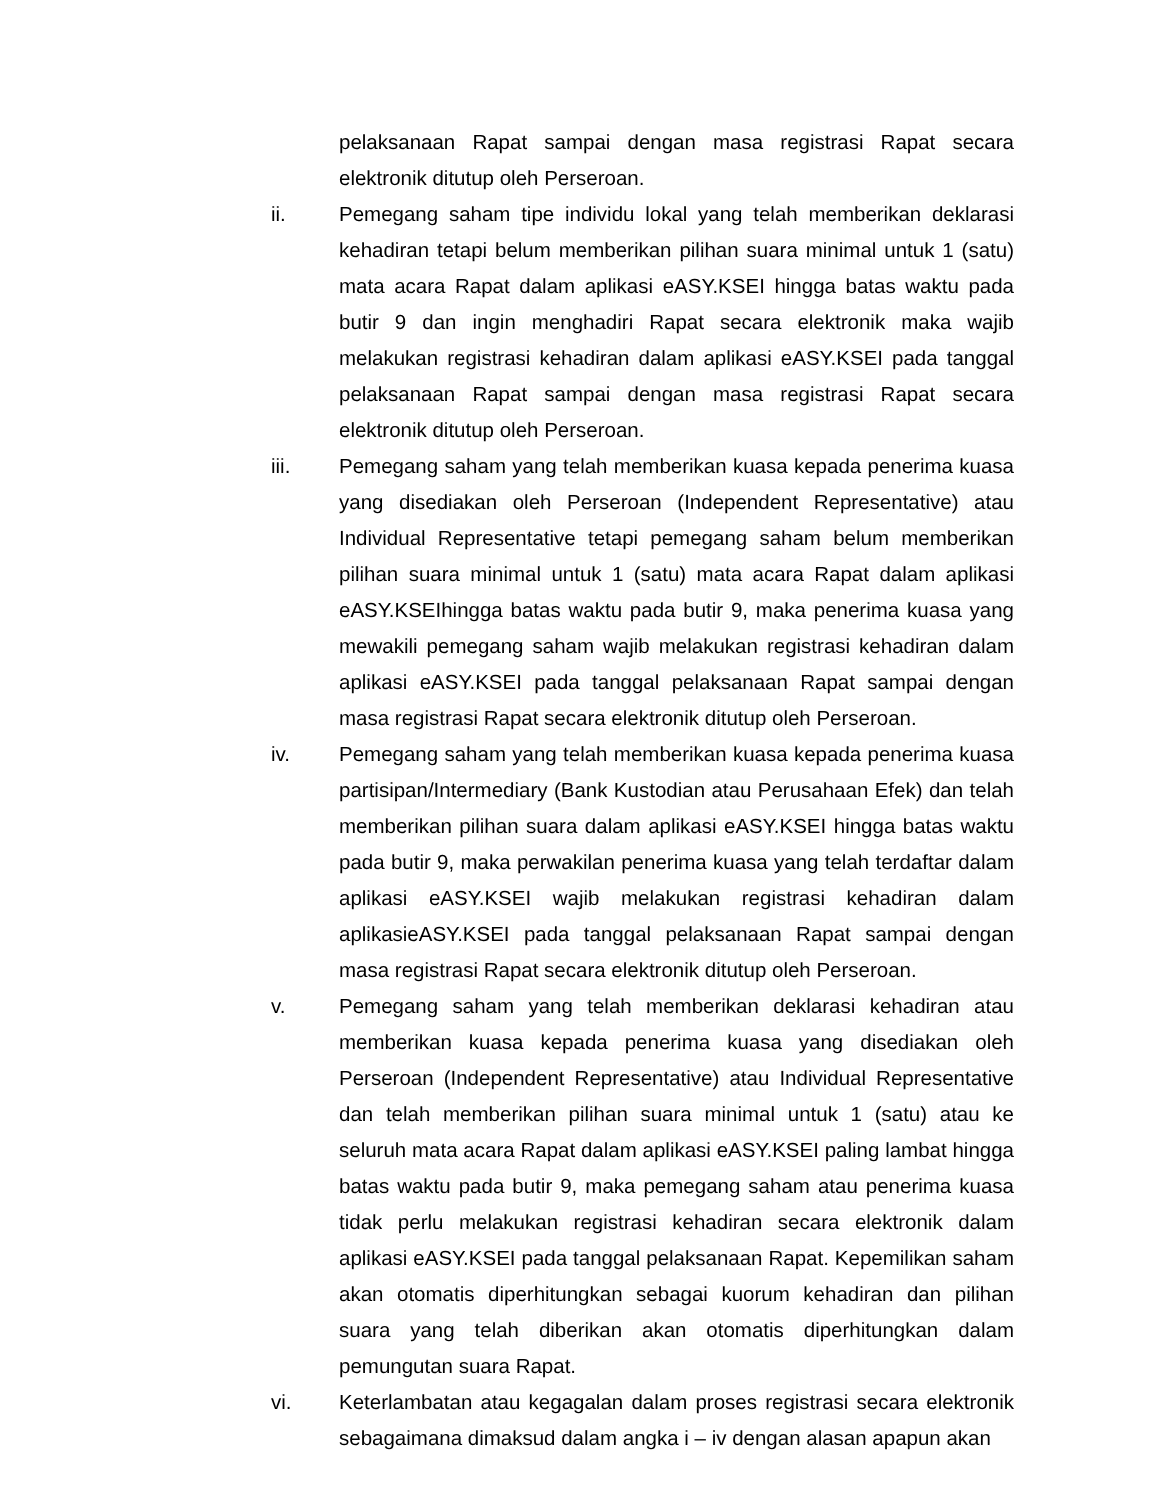pelaksanaan Rapat sampai dengan masa registrasi Rapat secara elektronik ditutup oleh Perseroan.
ii. Pemegang saham tipe individu lokal yang telah memberikan deklarasi kehadiran tetapi belum memberikan pilihan suara minimal untuk 1 (satu) mata acara Rapat dalam aplikasi eASY.KSEI hingga batas waktu pada butir 9 dan ingin menghadiri Rapat secara elektronik maka wajib melakukan registrasi kehadiran dalam aplikasi eASY.KSEI pada tanggal pelaksanaan Rapat sampai dengan masa registrasi Rapat secara elektronik ditutup oleh Perseroan.
iii. Pemegang saham yang telah memberikan kuasa kepada penerima kuasa yang disediakan oleh Perseroan (Independent Representative) atau Individual Representative tetapi pemegang saham belum memberikan pilihan suara minimal untuk 1 (satu) mata acara Rapat dalam aplikasi eASY.KSEIhingga batas waktu pada butir 9, maka penerima kuasa yang mewakili pemegang saham wajib melakukan registrasi kehadiran dalam aplikasi eASY.KSEI pada tanggal pelaksanaan Rapat sampai dengan masa registrasi Rapat secara elektronik ditutup oleh Perseroan.
iv. Pemegang saham yang telah memberikan kuasa kepada penerima kuasa partisipan/Intermediary (Bank Kustodian atau Perusahaan Efek) dan telah memberikan pilihan suara dalam aplikasi eASY.KSEI hingga batas waktu pada butir 9, maka perwakilan penerima kuasa yang telah terdaftar dalam aplikasi eASY.KSEI wajib melakukan registrasi kehadiran dalam aplikasieASY.KSEI pada tanggal pelaksanaan Rapat sampai dengan masa registrasi Rapat secara elektronik ditutup oleh Perseroan.
v. Pemegang saham yang telah memberikan deklarasi kehadiran atau memberikan kuasa kepada penerima kuasa yang disediakan oleh Perseroan (Independent Representative) atau Individual Representative dan telah memberikan pilihan suara minimal untuk 1 (satu) atau ke seluruh mata acara Rapat dalam aplikasi eASY.KSEI paling lambat hingga batas waktu pada butir 9, maka pemegang saham atau penerima kuasa tidak perlu melakukan registrasi kehadiran secara elektronik dalam aplikasi eASY.KSEI pada tanggal pelaksanaan Rapat. Kepemilikan saham akan otomatis diperhitungkan sebagai kuorum kehadiran dan pilihan suara yang telah diberikan akan otomatis diperhitungkan dalam pemungutan suara Rapat.
vi. Keterlambatan atau kegagalan dalam proses registrasi secara elektronik sebagaimana dimaksud dalam angka i – iv dengan alasan apapun akan